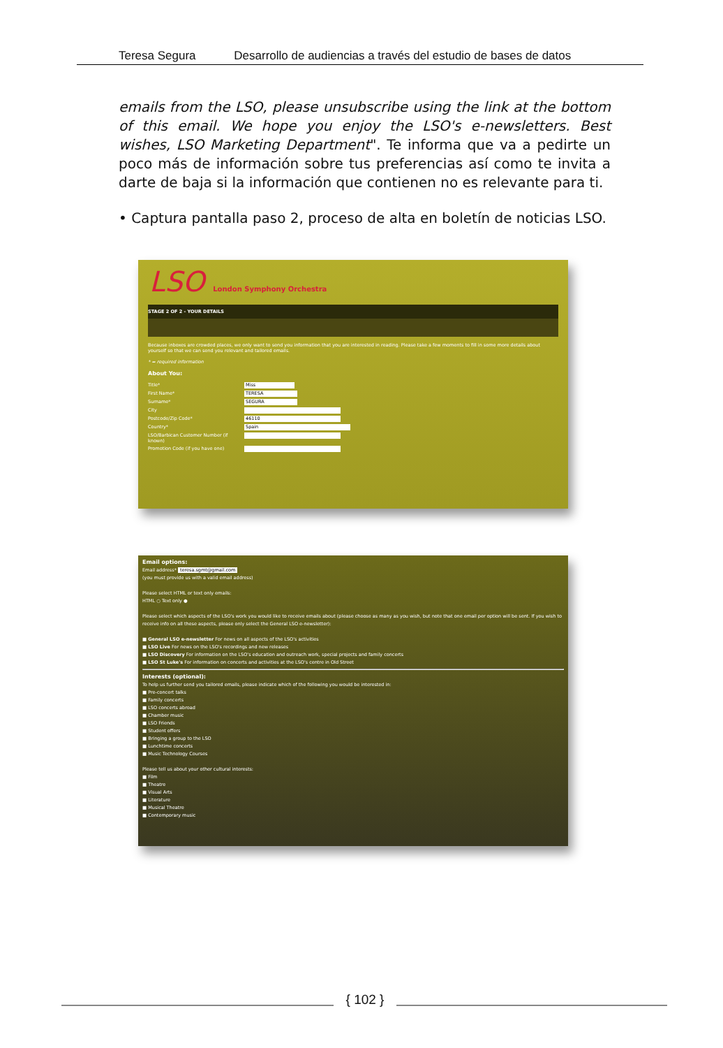Teresa Segura Desarrollo de audiencias a través del estudio de bases de datos
emails from the LSO, please unsubscribe using the link at the bottom of this email. We hope you enjoy the LSO's e-newsletters. Best wishes, LSO Marketing Department". Te informa que va a pedirte un poco más de información sobre tus preferencias así como te invita a darte de baja si la información que contienen no es relevante para ti.
• Captura pantalla paso 2, proceso de alta en boletín de noticias LSO.
LSO London Symphony Orchestra
STAGE 2 OF 2 - YOUR DETAILS
Because inboxes are crowded places, we only want to send you information that you are interested in reading. Please take a few moments to fill in some more details about yourself so that we can send you relevant and tailored emails.
* = required information
About You:
Title* Miss
First Name* TERESA
Surname* SEGURA
City
Postcode/Zip Code* 46110
Country* Spain
LSO/Barbican Customer Number (if known)
Promotion Code (if you have one)
Email options:
Email address* teresa.sgmt@gmail.com
(you must provide us with a valid email address)
Please select HTML or text only emails:
HTML ○ Text only ●
Please select which aspects of the LSO's work you would like to receive emails about (please choose as many as you wish, but note that one email per option will be sent. If you wish to receive info on all these aspects, please only select the General LSO e-newsletter):
■ General LSO e-newsletter For news on all aspects of the LSO's activities
■ LSO Live For news on the LSO's recordings and new releases
■ LSO Discovery For information on the LSO's education and outreach work, special projects and family concerts
■ LSO St Luke's For information on concerts and activities at the LSO's centre in Old Street
Interests (optional):
To help us further send you tailored emails, please indicate which of the following you would be interested in:
■ Pre-concert talks
■ Family concerts
■ LSO concerts abroad
■ Chamber music
■ LSO Friends
■ Student offers
■ Bringing a group to the LSO
■ Lunchtime concerts
■ Music Technology Courses
Please tell us about your other cultural interests:
■ Film
■ Theatre
■ Visual Arts
■ Literature
■ Musical Theatre
■ Contemporary music
{ 102 }